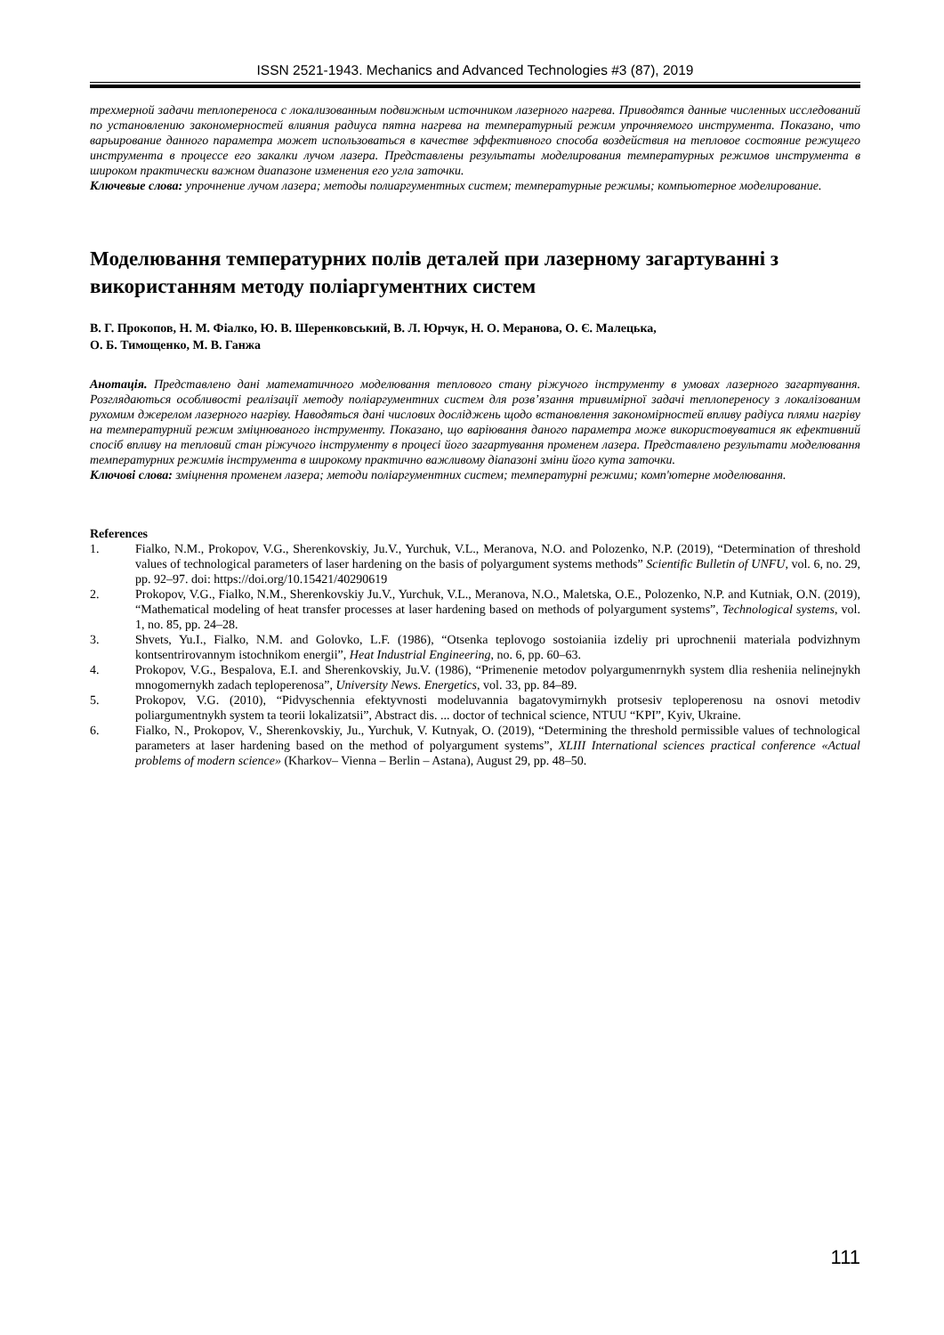ISSN 2521-1943. Mechanics and Advanced Technologies #3 (87), 2019
трехмерной задачи теплопереноса с локализованным подвижным источником лазерного нагрева. Приводятся данные численных исследований по установлению закономерностей влияния радиуса пятна нагрева на температурный режим упрочняемого инструмента. Показано, что варьирование данного параметра может использоваться в качестве эффективного способа воздействия на тепловое состояние режущего инструмента в процессе его закалки лучом лазера. Представлены результаты моделирования температурных режимов инструмента в широком практически важном диапазоне изменения его угла заточки.
Ключевые слова: упрочнение лучом лазера; методы полиаргументных систем; температурные режимы; компьютерное моделирование.
Моделювання температурних полів деталей при лазерному загартуванні з використанням методу поліаргументних систем
В. Г. Прокопов, Н. М. Фіалко, Ю. В. Шеренковський, В. Л. Юрчук, Н. О. Меранова, О. Є. Малецька,
О. Б. Тимощенко, М. В. Ганжа
Анотація. Представлено дані математичного моделювання теплового стану ріжучого інструменту в умовах лазерного загартування. Розглядаються особливості реалізації методу поліаргументних систем для розв’язання тривимірної задачі теплопереносу з локалізованим рухомим джерелом лазерного нагріву. Наводяться дані числових досліджень щодо встановлення закономірностей впливу радіуса плями нагріву на температурний режим зміцнюваного інструменту. Показано, що варіювання даного параметра може використовуватися як ефективний спосіб впливу на тепловий стан ріжучого інструменту в процесі його загартування променем лазера. Представлено результати моделювання температурних режимів інструмента в широкому практично важливому діапазоні зміни його кута заточки.
Ключові слова: зміцнення променем лазера; методи поліаргументних систем; температурні режими; комп'ютерне моделювання.
References
1. Fialko, N.M., Prokopov, V.G., Sherenkovskiy, Ju.V., Yurchuk, V.L., Meranova, N.O. and Polozenko, N.P. (2019), “Determination of threshold values of technological parameters of laser hardening on the basis of polyargument systems methods” Scientific Bulletin of UNFU, vol. 6, no. 29, pp. 92–97. doi: https://doi.org/10.15421/40290619
2. Prokopov, V.G., Fialko, N.M., Sherenkovskiy Ju.V., Yurchuk, V.L., Meranova, N.O., Maletska, O.E., Polozenko, N.P. and Kutniak, O.N. (2019), “Mathematical modeling of heat transfer processes at laser hardening based on methods of polyargument systems”, Technological systems, vol. 1, no. 85, pp. 24–28.
3. Shvets, Yu.I., Fialko, N.M. and Golovko, L.F. (1986), “Otsenka teplovogo sostoianiia izdeliy pri uprochnenii materiala podvizhnym kontsentrirovannym istochnikom energii”, Heat Industrial Engineering, no. 6, pp. 60–63.
4. Prokopov, V.G., Bespalova, E.I. and Sherenkovskiy, Ju.V. (1986), “Primenenie metodov polyargumenrnykh system dlia resheniia nelinejnykh mnogomernykh zadach teploperenosa”, University News. Energetics, vol. 33, pp. 84–89.
5. Prokopov, V.G. (2010), “Pidvyschennia efektyvnosti modeluvannia bagatovymirnykh protsesiv teploperenosu na osnovi metodiv poliargumentnykh system ta teorii lokalizatsii”, Abstract dis. ... doctor of technical science, NTUU “KPI”, Kyiv, Ukraine.
6. Fialko, N., Prokopov, V., Sherenkovskiy, Ju., Yurchuk, V. Kutnyak, O. (2019), “Determining the threshold permissible values of technological parameters at laser hardening based on the method of polyargument systems”, XLIII International sciences practical conference «Actual problems of modern science» (Kharkov– Vienna – Berlin – Astana), August 29, pp. 48–50.
111